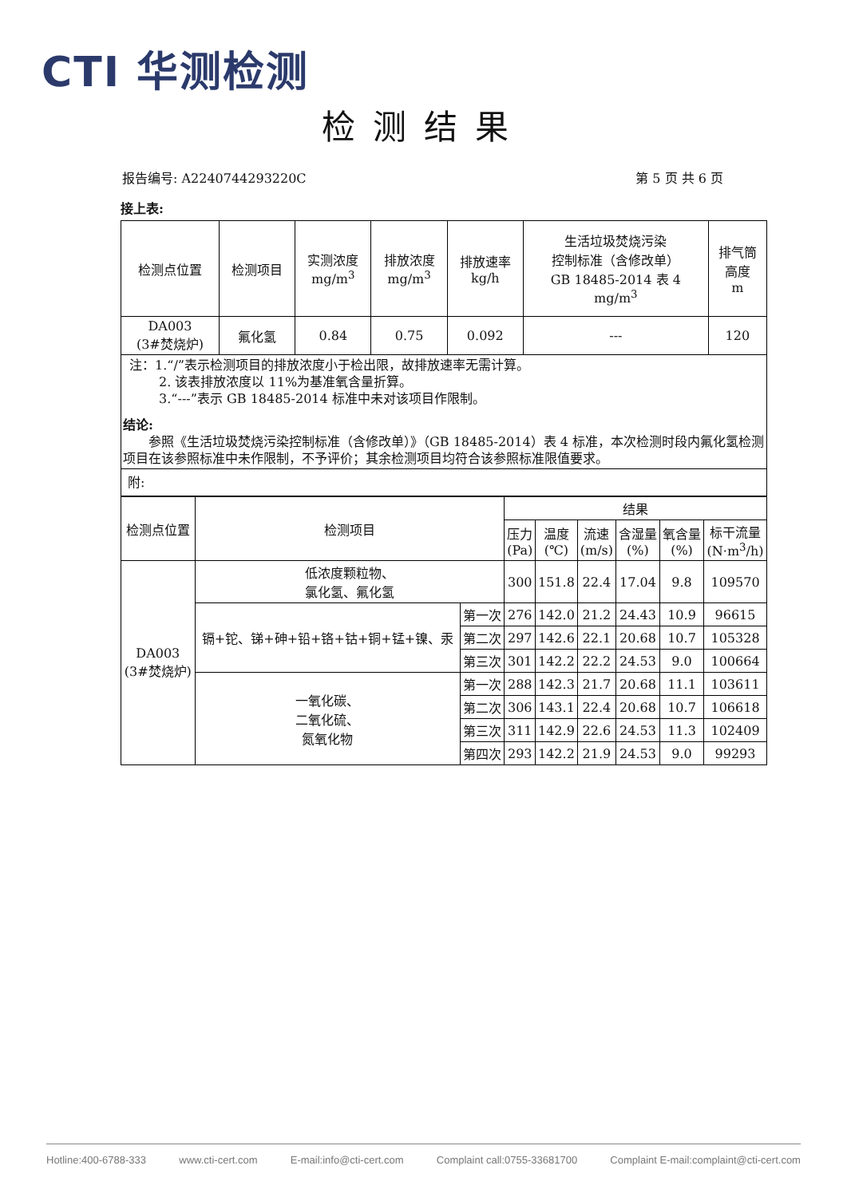CTI 华测检测
检测结果
报告编号: A2240744293220C 第 5 页 共 6 页
接上表:
| 检测点位置 | 检测项目 | 实测浓度 mg/m<sup>3</sup> | 排放浓度 mg/m<sup>3</sup> | 排放速率 kg/h | 生活垃圾焚烧污染 控制标准（含修改单） GB 18485-2014 表 4 mg/m<sup>3</sup> | 排气筒 高度 m |
| --- | --- | --- | --- | --- | --- | --- |
| DA003 (3#焚烧炉) | 氟化氢 | 0.84 | 0.75 | 0.092 | --- | 120 |
注：1.“/”表示检测项目的排放浓度小于检出限，故排放速率无需计算。
   2. 该表排放浓度以 11%为基准氧含量折算。
   3.“---”表示 GB 18485-2014 标准中未对该项目作限制。
结论:
  参照《生活垃圾焚烧污染控制标准（含修改单）》（GB 18485-2014）表 4 标准，本次检测时段内氟化氢检测项目在该参照标准中未作限制，不予评价；其余检测项目均符合该参照标准限值要求。
附:
| 检测点位置 | 检测项目 | | 结果 | | | | | |
| --- | --- | --- | --- | --- | --- | --- | --- | --- |
| | | | 压力 (Pa) | 温度 (℃) | 流速 (m/s) | 含湿量 (%) | 氧含量 (%) | 标干流量 (N·m<sup>3</sup>/h) |
| DA003 (3#焚烧炉) | 低浓度颗粒物、 氯化氢、氟化氢 | | 300 | 151.8 | 22.4 | 17.04 | 9.8 | 109570 |
| | 镉+铊、锑+砷+铅+铬+钴+铜+锰+镍、汞 | 第一次 | 276 | 142.0 | 21.2 | 24.43 | 10.9 | 96615 |
| | | 第二次 | 297 | 142.6 | 22.1 | 20.68 | 10.7 | 105328 |
| | | 第三次 | 301 | 142.2 | 22.2 | 24.53 | 9.0 | 100664 |
| | 一氧化碳、 二氧化硫、 氮氧化物 | 第一次 | 288 | 142.3 | 21.7 | 20.68 | 11.1 | 103611 |
| | | 第二次 | 306 | 143.1 | 22.4 | 20.68 | 10.7 | 106618 |
| | | 第三次 | 311 | 142.9 | 22.6 | 24.53 | 11.3 | 102409 |
| | | 第四次 | 293 | 142.2 | 21.9 | 24.53 | 9.0 | 99293 |
Hotline:400-6788-333 www.cti-cert.com E-mail:info@cti-cert.com Complaint call:0755-33681700 Complaint E-mail:complaint@cti-cert.com